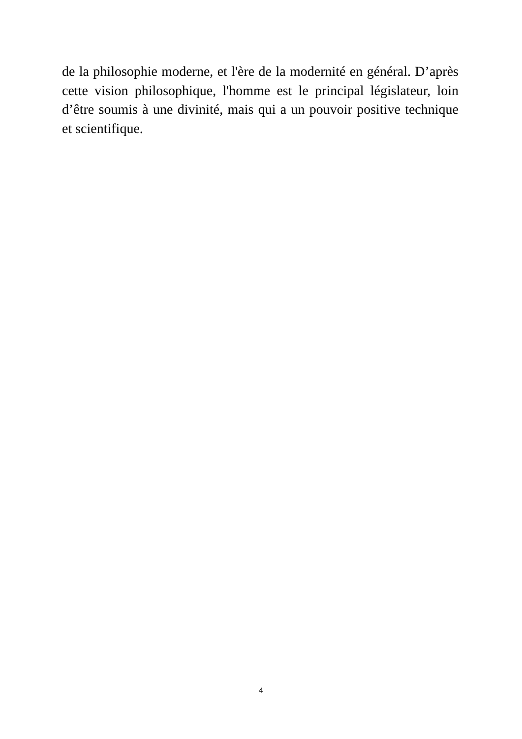de la philosophie moderne, et l'ère de la modernité en général. D’après cette vision philosophique, l'homme est le principal législateur, loin d’être soumis à une divinité, mais qui a un pouvoir positive technique et scientifique.
4